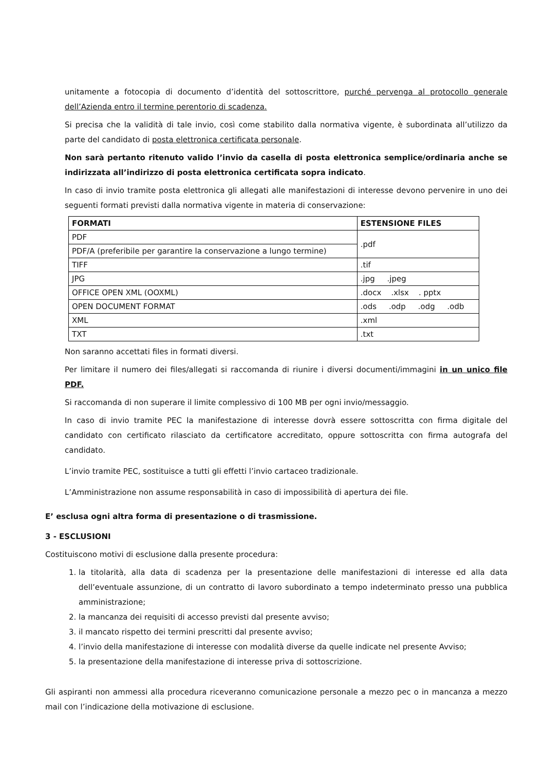unitamente a fotocopia di documento d’identità del sottoscrittore, purché pervenga al protocollo generale dell’Azienda entro il termine perentorio di scadenza.
Si precisa che la validità di tale invio, così come stabilito dalla normativa vigente, è subordinata all’utilizzo da parte del candidato di posta elettronica certificata personale.
Non sarà pertanto ritenuto valido l’invio da casella di posta elettronica semplice/ordinaria anche se indirizzata all’indirizzo di posta elettronica certificata sopra indicato.
In caso di invio tramite posta elettronica gli allegati alle manifestazioni di interesse devono pervenire in uno dei seguenti formati previsti dalla normativa vigente in materia di conservazione:
| FORMATI | ESTENSIONE FILES |
| --- | --- |
| PDF | .pdf |
| PDF/A (preferibile per garantire la conservazione a lungo termine) | |
| TIFF | .tif |
| JPG | .jpg .jpeg |
| OFFICE OPEN XML (OOXML) | .docx .xlsx . pptx |
| OPEN DOCUMENT FORMAT | .ods .odp .odg .odb |
| XML | .xml |
| TXT | .txt |
Non saranno accettati files in formati diversi.
Per limitare il numero dei files/allegati si raccomanda di riunire i diversi documenti/immagini in un unico file PDF.
Si raccomanda di non superare il limite complessivo di 100 MB per ogni invio/messaggio.
In caso di invio tramite PEC la manifestazione di interesse dovrà essere sottoscritta con firma digitale del candidato con certificato rilasciato da certificatore accreditato, oppure sottoscritta con firma autografa del candidato.
L’invio tramite PEC, sostituisce a tutti gli effetti l’invio cartaceo tradizionale.
L’Amministrazione non assume responsabilità in caso di impossibilità di apertura dei file.
E’ esclusa ogni altra forma di presentazione o di trasmissione.
3 - ESCLUSIONI
Costituiscono motivi di esclusione dalla presente procedura:
1. la titolarità, alla data di scadenza per la presentazione delle manifestazioni di interesse ed alla data dell’eventuale assunzione, di un contratto di lavoro subordinato a tempo indeterminato presso una pubblica amministrazione;
2. la mancanza dei requisiti di accesso previsti dal presente avviso;
3. il mancato rispetto dei termini prescritti dal presente avviso;
4. l’invio della manifestazione di interesse con modalità diverse da quelle indicate nel presente Avviso;
5. la presentazione della manifestazione di interesse priva di sottoscrizione.
Gli aspiranti non ammessi alla procedura riceveranno comunicazione personale a mezzo pec o in mancanza a mezzo mail con l’indicazione della motivazione di esclusione.